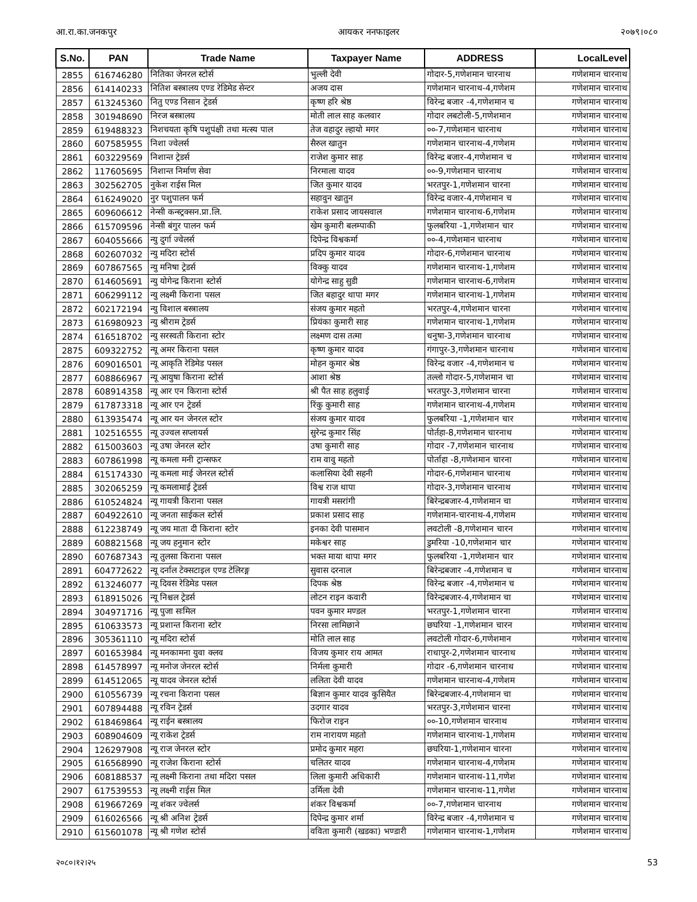आ.रा.का.जनकपुर आयकर ननफाइलर २०७९।०८०
| S.No. | PAN | Trade Name | Taxpayer Name | ADDRESS | LocalLevel |
| --- | --- | --- | --- | --- | --- |
| 2855 | 616746280 | नितिका जेनरल स्टोर्स | भुल्ली देवी | गोदार-5,गणेशमान चारनाथ | गणेशमान चारनाथ |
| 2856 | 614140233 | नितिश बस्त्रालय एण्ड रेडिमेड सेन्टर | अजय दास | गणेशमान चारनाथ-4,गणेशम | गणेशमान चारनाथ |
| 2857 | 613245360 | नितु एण्ड निसान ट्रेडर्स | कृष्ण हरि श्रेष्ठ | विरेन्द्र बजार -4,गणेशमान च | गणेशमान चारनाथ |
| 2858 | 301948690 | निरज बस्त्रालय | मोती लाल साह कलवार | गोदार लबटोली-5,गणेशमान | गणेशमान चारनाथ |
| 2859 | 619488323 | निशचयता कृषि पशुपंक्षी तथा मत्स्य पाल | तेज वहादुर ल्हायो मगर | ००-7,गणेशमान चारनाथ | गणेशमान चारनाथ |
| 2860 | 607585955 | निशा ज्वेलर्स | सैरुल खातुन | गणेशमान चारनाथ-4,गणेशम | गणेशमान चारनाथ |
| 2861 | 603229569 | निशान्त ट्रेडर्स | राजेश कुमार साह | विरेन्द्र बजार-4,गणेशमान च | गणेशमान चारनाथ |
| 2862 | 117605695 | निशान्त निर्माण सेवा | निरमाला यादव | ००-9,गणेशमान चारनाथ | गणेशमान चारनाथ |
| 2863 | 302562705 | नुकेश राईस मिल | जित कुमार यादव | भरतपुर-1,गणेशमान चारना | गणेशमान चारनाथ |
| 2864 | 616249020 | नुर पशुपालन फर्म | सहावुन खातुन | विरेन्द्र वजार-4,गणेशमान च | गणेशमान चारनाथ |
| 2865 | 609606612 | नेन्सी कन्स्ट्रक्सन.प्रा.लि. | राकेश प्रसाद जायसवाल | गणेशमान चारनाथ-6,गणेशम | गणेशमान चारनाथ |
| 2866 | 615709596 | नेन्सी बंगुर पालन फर्म | खेम कुमारी बलम्पाकी | फुलबरिया -1,गणेशमान चार | गणेशमान चारनाथ |
| 2867 | 604055666 | न्यु दुर्गा ज्वेलर्स | दिपेन्द्र विश्वकर्मा | ००-4,गणेशमान चारनाथ | गणेशमान चारनाथ |
| 2868 | 602607032 | न्यु मदिरा स्टोर्स | प्रदिप कुमार यादव | गोदार-6,गणेशमान चारनाथ | गणेशमान चारनाथ |
| 2869 | 607867565 | न्यु मनिषा ट्रेडर्स | विक्कु यादव | गणेशमान चारनाथ-1,गणेशम | गणेशमान चारनाथ |
| 2870 | 614605691 | न्यु योगेन्द्र किराना स्टोर्स | योगेन्द्र साहु सुडी | गणेशमान चारनाथ-6,गणेशम | गणेशमान चारनाथ |
| 2871 | 606299112 | न्यु लक्ष्मी किराना पसल | जित बहादुर थापा मगर | गणेशमान चारनाथ-1,गणेशम | गणेशमान चारनाथ |
| 2872 | 602172194 | न्यु विशाल बस्त्रालय | संजय कुमार महतो | भरतपुर-4,गणेशमान चारना | गणेशमान चारनाथ |
| 2873 | 616980923 | न्यु श्रीराम ट्रेडर्स | प्रियंका कुमारी साह | गणेशमान चारनाथ-1,गणेशम | गणेशमान चारनाथ |
| 2874 | 616518702 | न्यु सरस्वती किराना स्टोर | लक्ष्मण दास तत्मा | धनुषा-3,गणेशमान चारनाथ | गणेशमान चारनाथ |
| 2875 | 609322752 | न्यू अमर किराना पसल | कृष्ण कुमार यादव | गंगापुर-3,गणेशमान चारनाथ | गणेशमान चारनाथ |
| 2876 | 609016501 | न्यू आकृति रेडिमेड पसल | मोहन कुमार श्रेष्ठ | विरेन्द्र वजार -4,गणेशमान च | गणेशमान चारनाथ |
| 2877 | 608866967 | न्यू आयुषा किराना स्टोर्स | आशा श्रेष्ठ | तल्लो गोदार-5,गणेशमान चा | गणेशमान चारनाथ |
| 2878 | 608914358 | न्यू आर एन किराना स्टोर्स | श्री पैत साह हलुवाई | भरतपुर-3,गणेशमान चारना | गणेशमान चारनाथ |
| 2879 | 617873318 | न्यू आर एन ट्रेडर्स | रिंकु कुमारी साह | गणेशमान चारनाथ-4,गणेशम | गणेशमान चारनाथ |
| 2880 | 613935474 | न्यू आर यन जेनरल स्टोर | संजय कुमार यादव | फुलबरिया -1,गणेशमान चार | गणेशमान चारनाथ |
| 2881 | 102516555 | न्यू उज्वल सप्लायर्स | सुरेन्द्र कुमार सिंह | पोर्तहा-8,गणेशमान चारनाथ | गणेशमान चारनाथ |
| 2882 | 615003603 | न्यू उषा जेनरल स्टोर | उषा कुमारी साह | गोदार -7,गणेशमान चारनाथ | गणेशमान चारनाथ |
| 2883 | 607861998 | न्यू कमला मनी ट्रान्सफर | राम वावु महतो | पोर्ताहा -8,गणेशमान चारना | गणेशमान चारनाथ |
| 2884 | 615174330 | न्यू कमला माई जेनरल स्टोर्स | कलासिया देवी सहनी | गोदार-6,गणेशमान चारनाथ | गणेशमान चारनाथ |
| 2885 | 302065259 | न्यू कमलामाई ट्रेडर्स | विश्व राज थापा | गोदार-3,गणेशमान चारनाथ | गणेशमान चारनाथ |
| 2886 | 610524824 | न्यू गायत्री किराना पसल | गायत्री मसरांगी | बिरेन्द्रबजार-4,गणेशमान चा | गणेशमान चारनाथ |
| 2887 | 604922610 | न्यू जनता साईकल स्टोर्स | प्रकाश प्रसाद साह | गणेशमान-चारनाथ-4,गणेशम | गणेशमान चारनाथ |
| 2888 | 612238749 | न्यू जय माता दी किराना स्टोर | इनका देवी पासमान | लवटोली -8,गणेशमान चारन | गणेशमान चारनाथ |
| 2889 | 608821568 | न्यू जय हनुमान स्टोर | मकेश्वर साह | डुमरिया -10,गणेशमान चार | गणेशमान चारनाथ |
| 2890 | 607687343 | न्यू तुलसा किराना पसल | भक्त माया थापा मगर | फुलबरिया -1,गणेशमान चार | गणेशमान चारनाथ |
| 2891 | 604772622 | न्यू दर्नाल टेक्सटाइल एण्ड टेलिरङ्ग | सुवास दरनाल | बिरेन्द्रबजार -4,गणेशमान च | गणेशमान चारनाथ |
| 2892 | 613246077 | न्यू दिवस रेडिमेड पसल | दिपक श्रेष्ठ | विरेन्द्र बजार -4,गणेशमान च | गणेशमान चारनाथ |
| 2893 | 618915026 | न्यू निश्चल ट्रेडर्स | लोटन राइन कवारी | विरेन्द्रबजार-4,गणेशमान चा | गणेशमान चारनाथ |
| 2894 | 304971716 | न्यू पुजा सःमिल | पवन कुमार मण्डल | भरतपुर-1,गणेशमान चारना | गणेशमान चारनाथ |
| 2895 | 610633573 | न्यू प्रशान्त किराना स्टोर | निरसा लामिछाने | छघरिया -1,गणेशमान चारन | गणेशमान चारनाथ |
| 2896 | 305361110 | न्यू मदिरा स्टोर्स | मोति लाल साह | लवटोली गोदार-6,गणेशमान | गणेशमान चारनाथ |
| 2897 | 601653984 | न्यू मनकामना युवा क्लव | विजय कुमार राय आमत | राधापुर-2,गणेशमान चारनाथ | गणेशमान चारनाथ |
| 2898 | 614578997 | न्यू मनोज जेनरल स्टोर्स | निर्मला कुमारी | गोदार -6,गणेशमान चारनाथ | गणेशमान चारनाथ |
| 2899 | 614512065 | न्यू यादव जेनरल स्टोर्स | ललिता देवी यादव | गणेशमान चारनाथ-4,गणेशम | गणेशमान चारनाथ |
| 2900 | 610556739 | न्यू रचना किराना पसल | बिज्ञान कुमार यादव कुसियैत | बिरेन्द्रबजार-4,गणेशमान चा | गणेशमान चारनाथ |
| 2901 | 607894488 | न्यू रविन ट्रेडर्स | उदगार यादव | भरतपुर-3,गणेशमान चारना | गणेशमान चारनाथ |
| 2902 | 618469864 | न्यू राईन बस्त्रालय | फिरोज राइन | ००-10,गणेशमान चारनाथ | गणेशमान चारनाथ |
| 2903 | 608904609 | न्यू राकेश ट्रेडर्स | राम नारायण महतो | गणेशमान चारनाथ-1,गणेशम | गणेशमान चारनाथ |
| 2904 | 126297908 | न्यू राज जेनरल स्टोर | प्रमोद कुमार महरा | छघरिया-1,गणेशमान चारना | गणेशमान चारनाथ |
| 2905 | 616568990 | न्यू राजेश किराना स्टोर्स | चलितर यादव | गणेशमान चारनाथ-4,गणेशम | गणेशमान चारनाथ |
| 2906 | 608188537 | न्यू लक्ष्मी किराना तथा मदिरा पसल | लिला कुमारी अधिकारी | गणेशमान चारनाथ-11,गणेश | गणेशमान चारनाथ |
| 2907 | 617539553 | न्यू लक्ष्मी राईस मिल | उर्मिला देवी | गणेशमान चारनाथ-11,गणेश | गणेशमान चारनाथ |
| 2908 | 619667269 | न्यू शंकर ज्वेलर्स | शंकर विश्वकर्मा | ००-7,गणेशमान चारनाथ | गणेशमान चारनाथ |
| 2909 | 616026566 | न्यू श्री अनिश ट्रेडर्स | दिपेन्द्र कुमार शर्मा | विरेन्द्र बजार -4,गणेशमान च | गणेशमान चारनाथ |
| 2910 | 615601078 | न्यू श्री गणेश स्टोर्स | वविता कुमारी (खडका) भण्डारी | गणेशमान चारनाथ-1,गणेशम | गणेशमान चारनाथ |
२०८०।१२।२५ 53